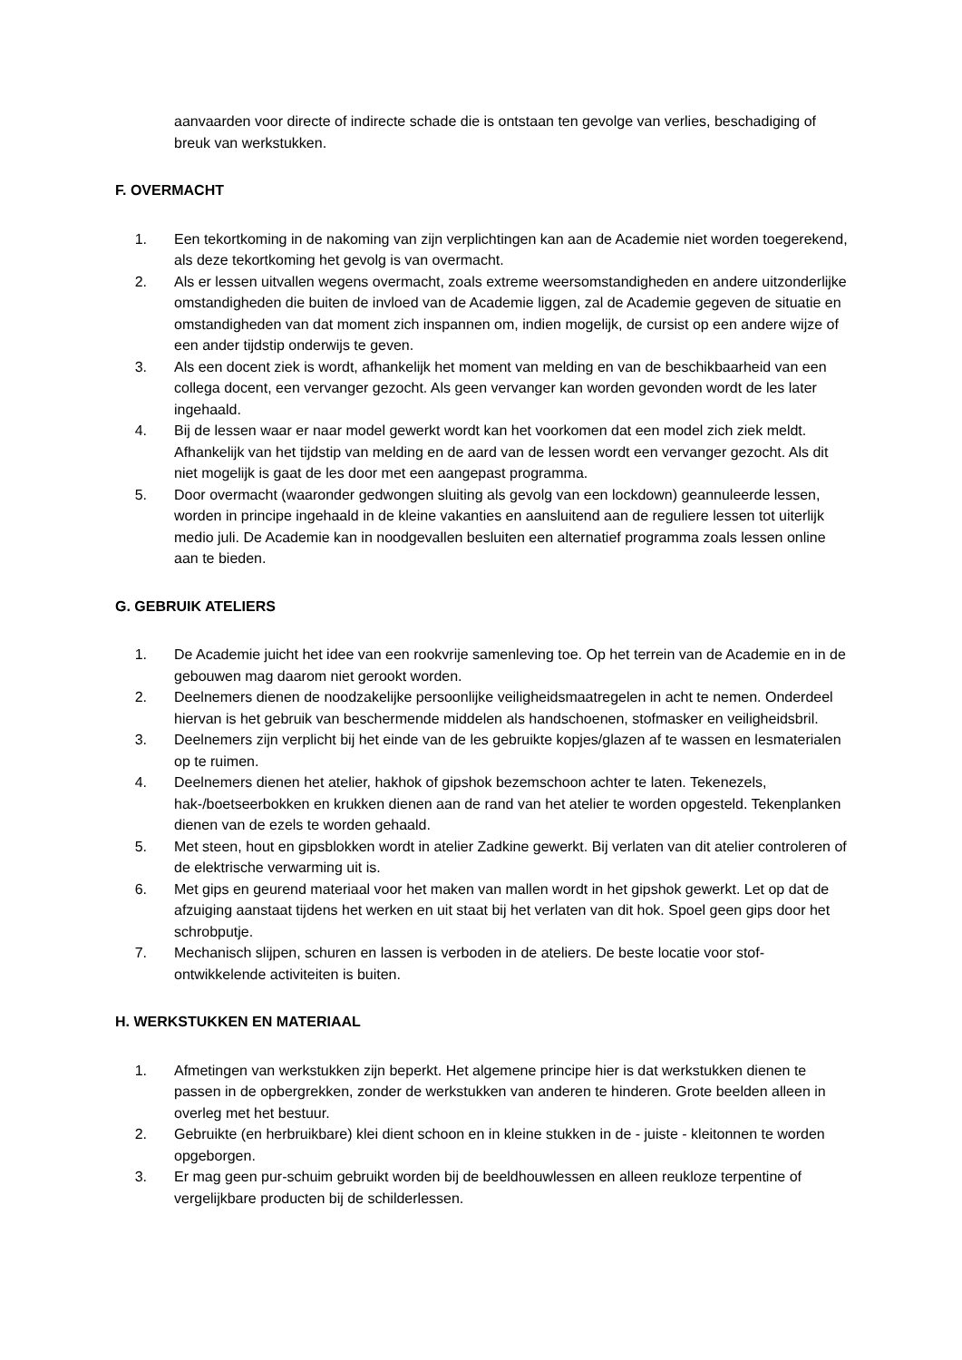aanvaarden voor directe of indirecte schade die is ontstaan ten gevolge van verlies, beschadiging of breuk van werkstukken.
F. OVERMACHT
1. Een tekortkoming in de nakoming van zijn verplichtingen kan aan de Academie niet worden toegerekend, als deze tekortkoming het gevolg is van overmacht.
2. Als er lessen uitvallen wegens overmacht, zoals extreme weersomstandigheden en andere uitzonderlijke omstandigheden die buiten de invloed van de Academie liggen, zal de Academie gegeven de situatie en omstandigheden van dat moment zich inspannen om, indien mogelijk, de cursist op een andere wijze of een ander tijdstip onderwijs te geven.
3. Als een docent ziek is wordt, afhankelijk het moment van melding en van de beschikbaarheid van een collega docent, een vervanger gezocht. Als geen vervanger kan worden gevonden wordt de les later ingehaald.
4. Bij de lessen waar er naar model gewerkt wordt kan het voorkomen dat een model zich ziek meldt. Afhankelijk van het tijdstip van melding en de aard van de lessen wordt een vervanger gezocht. Als dit niet mogelijk is gaat de les door met een aangepast programma.
5. Door overmacht (waaronder gedwongen sluiting als gevolg van een lockdown) geannuleerde lessen, worden in principe ingehaald in de kleine vakanties en aansluitend aan de reguliere lessen tot uiterlijk medio juli. De Academie kan in noodgevallen besluiten een alternatief programma zoals lessen online aan te bieden.
G. GEBRUIK ATELIERS
1. De Academie juicht het idee van een rookvrije samenleving toe. Op het terrein van de Academie en in de gebouwen mag daarom niet gerookt worden.
2. Deelnemers dienen de noodzakelijke persoonlijke veiligheidsmaatregelen in acht te nemen. Onderdeel hiervan is het gebruik van beschermende middelen als handschoenen, stofmasker en veiligheidsbril.
3. Deelnemers zijn verplicht bij het einde van de les gebruikte kopjes/glazen af te wassen en lesmaterialen op te ruimen.
4. Deelnemers dienen het atelier, hakhok of gipshok bezemschoon achter te laten. Tekenezels, hak-/boetseerbokken en krukken dienen aan de rand van het atelier te worden opgesteld. Tekenplanken dienen van de ezels te worden gehaald.
5. Met steen, hout en gipsblokken wordt in atelier Zadkine gewerkt. Bij verlaten van dit atelier controleren of de elektrische verwarming uit is.
6. Met gips en geurend materiaal voor het maken van mallen wordt in het gipshok gewerkt. Let op dat de afzuiging aanstaat tijdens het werken en uit staat bij het verlaten van dit hok. Spoel geen gips door het schrobputje.
7. Mechanisch slijpen, schuren en lassen is verboden in de ateliers. De beste locatie voor stof-ontwikkelende activiteiten is buiten.
H. WERKSTUKKEN EN MATERIAAL
1. Afmetingen van werkstukken zijn beperkt. Het algemene principe hier is dat werkstukken dienen te passen in de opbergrekken, zonder de werkstukken van anderen te hinderen. Grote beelden alleen in overleg met het bestuur.
2. Gebruikte (en herbruikbare) klei dient schoon en in kleine stukken in de - juiste - kleitonnen te worden opgeborgen.
3. Er mag geen pur-schuim gebruikt worden bij de beeldhouwlessen en alleen reukloze terpentine of vergelijkbare producten bij de schilderlessen.